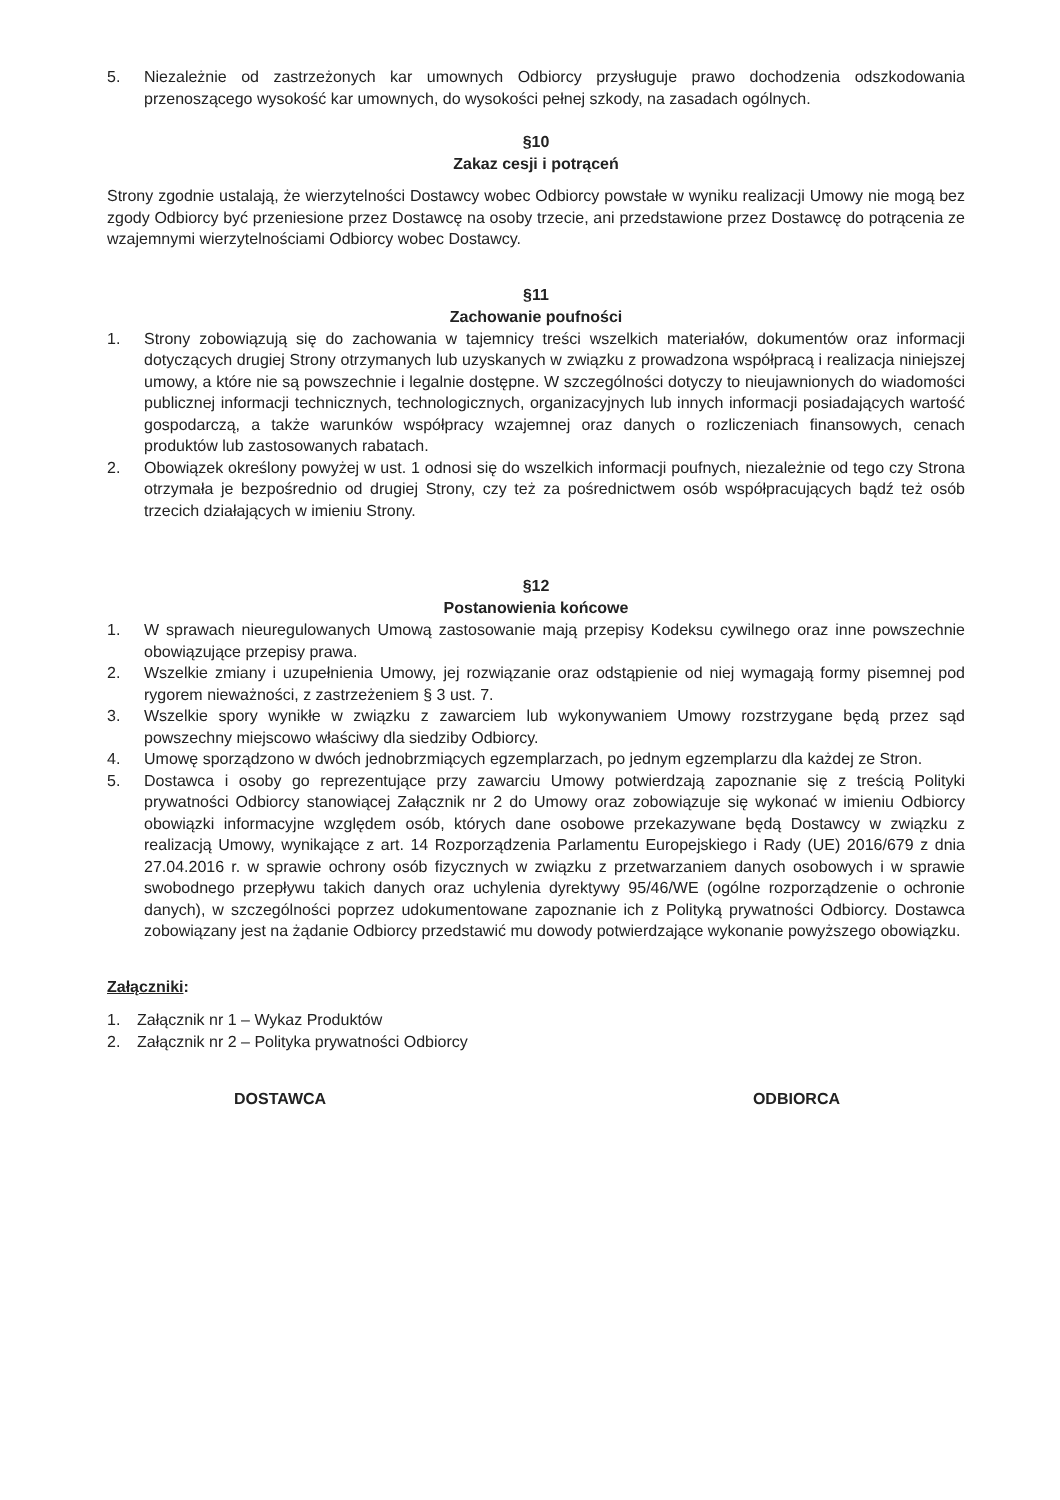5. Niezależnie od zastrzeżonych kar umownych Odbiorcy przysługuje prawo dochodzenia odszkodowania przenoszącego wysokość kar umownych, do wysokości pełnej szkody, na zasadach ogólnych.
§10
Zakaz cesji i potrąceń
Strony zgodnie ustalają, że wierzytelności Dostawcy wobec Odbiorcy powstałe w wyniku realizacji Umowy nie mogą bez zgody Odbiorcy być przeniesione przez Dostawcę na osoby trzecie, ani przedstawione przez Dostawcę do potrącenia ze wzajemnymi wierzytelnościami Odbiorcy wobec Dostawcy.
§11
Zachowanie poufności
1. Strony zobowiązują się do zachowania w tajemnicy treści wszelkich materiałów, dokumentów oraz informacji dotyczących drugiej Strony otrzymanych lub uzyskanych w związku z prowadzona współpracą i realizacja niniejszej umowy, a które nie są powszechnie i legalnie dostępne. W szczególności dotyczy to nieujawnionych do wiadomości publicznej informacji technicznych, technologicznych, organizacyjnych lub innych informacji posiadających wartość gospodarczą, a także warunków współpracy wzajemnej oraz danych o rozliczeniach finansowych, cenach produktów lub zastosowanych rabatach.
2. Obowiązek określony powyżej w ust. 1 odnosi się do wszelkich informacji poufnych, niezależnie od tego czy Strona otrzymała je bezpośrednio od drugiej Strony, czy też za pośrednictwem osób współpracujących bądź też osób trzecich działających w imieniu Strony.
§12
Postanowienia końcowe
1. W sprawach nieuregulowanych Umową zastosowanie mają przepisy Kodeksu cywilnego oraz inne powszechnie obowiązujące przepisy prawa.
2. Wszelkie zmiany i uzupełnienia Umowy, jej rozwiązanie oraz odstąpienie od niej wymagają formy pisemnej pod rygorem nieważności, z zastrzeżeniem § 3 ust. 7.
3. Wszelkie spory wynikłe w związku z zawarciem lub wykonywaniem Umowy rozstrzygane będą przez sąd powszechny miejscowo właściwy dla siedziby Odbiorcy.
4. Umowę sporządzono w dwóch jednobrzmiących egzemplarzach, po jednym egzemplarzu dla każdej ze Stron.
5. Dostawca i osoby go reprezentujące przy zawarciu Umowy potwierdzają zapoznanie się z treścią Polityki prywatności Odbiorcy stanowiącej Załącznik nr 2 do Umowy oraz zobowiązuje się wykonać w imieniu Odbiorcy obowiązki informacyjne względem osób, których dane osobowe przekazywane będą Dostawcy w związku z realizacją Umowy, wynikające z art. 14 Rozporządzenia Parlamentu Europejskiego i Rady (UE) 2016/679 z dnia 27.04.2016 r. w sprawie ochrony osób fizycznych w związku z przetwarzaniem danych osobowych i w sprawie swobodnego przepływu takich danych oraz uchylenia dyrektywy 95/46/WE (ogólne rozporządzenie o ochronie danych), w szczególności poprzez udokumentowane zapoznanie ich z Polityką prywatności Odbiorcy. Dostawca zobowiązany jest na żądanie Odbiorcy przedstawić mu dowody potwierdzające wykonanie powyższego obowiązku.
Załączniki:
1. Załącznik nr 1 – Wykaz Produktów
2. Załącznik nr 2 – Polityka prywatności Odbiorcy
DOSTAWCA ODBIORCA